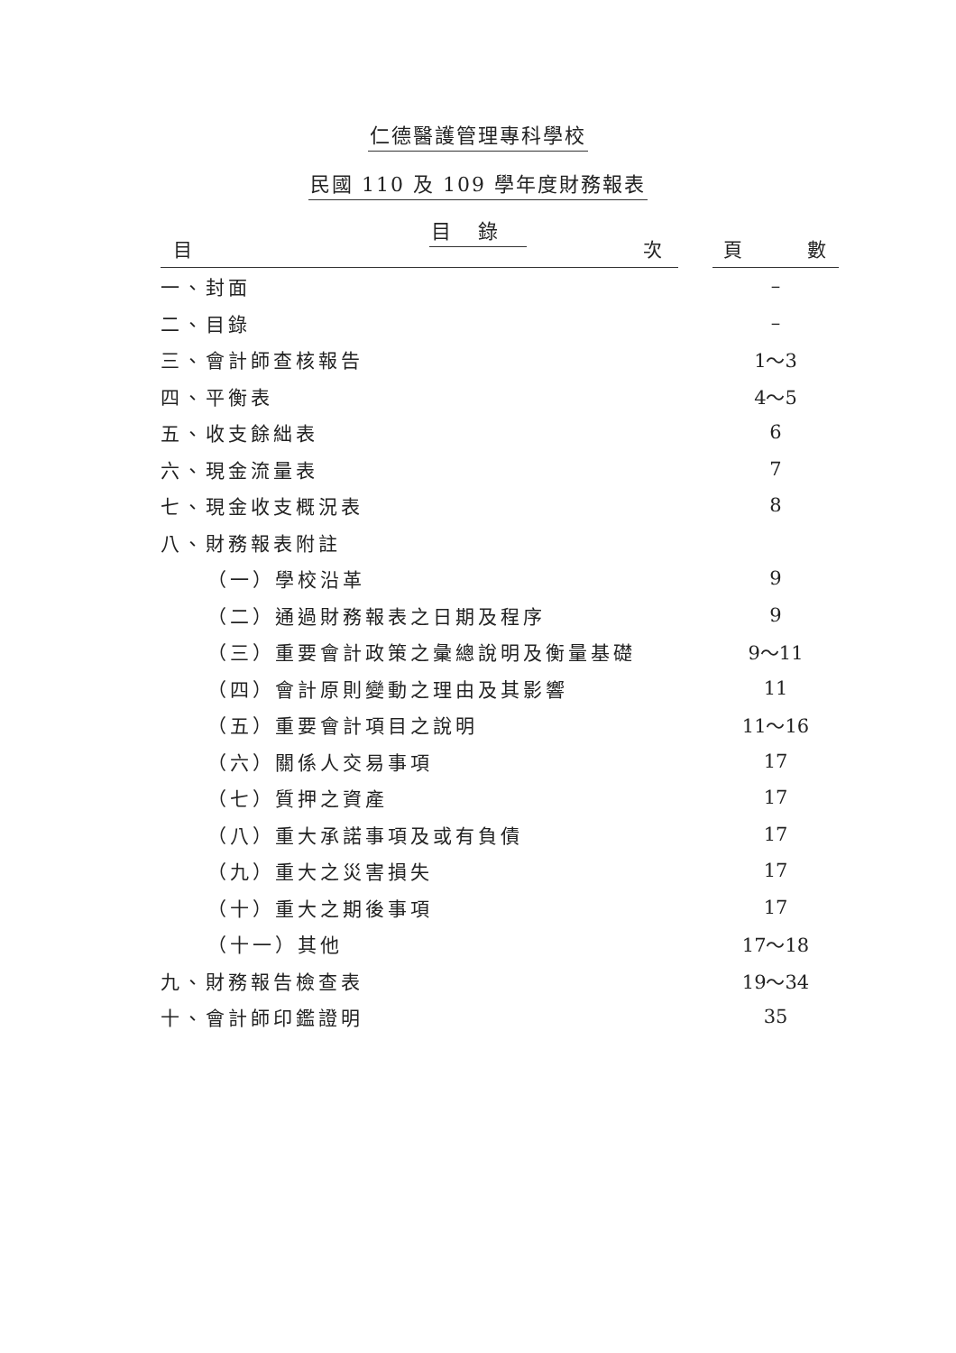仁德醫護管理專科學校
民國 110 及 109 學年度財務報表
目錄
| 目 次 | | 頁 數 |
| --- | --- | --- |
| 一、封面 | | – |
| 二、目錄 | | – |
| 三、會計師查核報告 | | 1～3 |
| 四、平衡表 | | 4～5 |
| 五、收支餘絀表 | | 6 |
| 六、現金流量表 | | 7 |
| 七、現金收支概況表 | | 8 |
| 八、財務報表附註 | | |
| （一）學校沿革 | | 9 |
| （二）通過財務報表之日期及程序 | | 9 |
| （三）重要會計政策之彙總說明及衡量基礎 | | 9～11 |
| （四）會計原則變動之理由及其影響 | | 11 |
| （五）重要會計項目之說明 | | 11～16 |
| （六）關係人交易事項 | | 17 |
| （七）質押之資產 | | 17 |
| （八）重大承諾事項及或有負債 | | 17 |
| （九）重大之災害損失 | | 17 |
| （十）重大之期後事項 | | 17 |
| （十一）其他 | | 17～18 |
| 九、財務報告檢查表 | | 19～34 |
| 十、會計師印鑑證明 | | 35 |